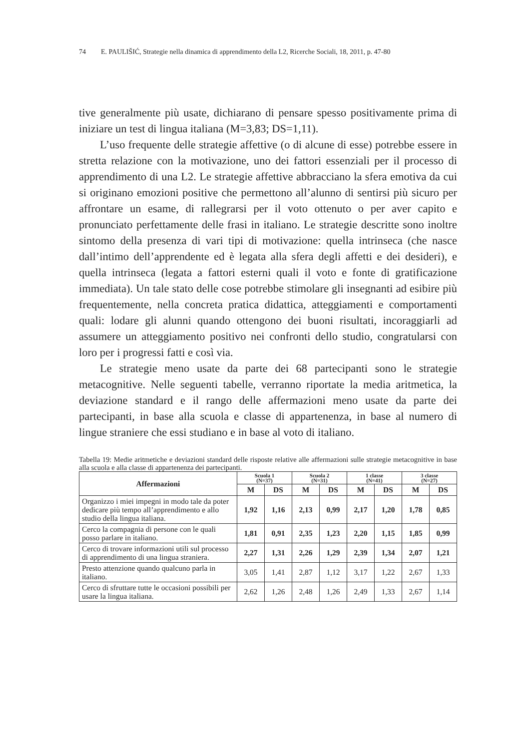74 E. PAULIŠIĆ, Strategie nella dinamica di apprendimento della L2, Ricerche Sociali, 18, 2011, p. 47-80
tive generalmente più usate, dichiarano di pensare spesso positivamente prima di iniziare un test di lingua italiana (M=3,83; DS=1,11).
L’uso frequente delle strategie affettive (o di alcune di esse) potrebbe essere in stretta relazione con la motivazione, uno dei fattori essenziali per il processo di apprendimento di una L2. Le strategie affettive abbracciano la sfera emotiva da cui si originano emozioni positive che permettono all’alunno di sentirsi più sicuro per affrontare un esame, di rallegrarsi per il voto ottenuto o per aver capito e pronunciato perfettamente delle frasi in italiano. Le strategie descritte sono inoltre sintomo della presenza di vari tipi di motivazione: quella intrinseca (che nasce dall’intimo dell’apprendente ed è legata alla sfera degli affetti e dei desideri), e quella intrinseca (legata a fattori esterni quali il voto e fonte di gratificazione immediata). Un tale stato delle cose potrebbe stimolare gli insegnanti ad esibire più frequentemente, nella concreta pratica didattica, atteggiamenti e comportamenti quali: lodare gli alunni quando ottengono dei buoni risultati, incoraggiarli ad assumere un atteggiamento positivo nei confronti dello studio, congratularsi con loro per i progressi fatti e così via.
Le strategie meno usate da parte dei 68 partecipanti sono le strategie metacognitive. Nelle seguenti tabelle, verranno riportate la media aritmetica, la deviazione standard e il rango delle affermazioni meno usate da parte dei partecipanti, in base alla scuola e classe di appartenenza, in base al numero di lingue straniere che essi studiano e in base al voto di italiano.
Tabella 19: Medie aritmetiche e deviazioni standard delle risposte relative alle affermazioni sulle strategie metacognitive in base alla scuola e alla classe di appartenenza dei partecipanti.
| Affermazioni | Scuola 1 (N=37) | | Scuola 2 (N=31) | | 1 classe (N=41) | | 3 classe (N=27) | |
| --- | --- | --- | --- | --- | --- | --- | --- | --- |
| | M | DS | M | DS | M | DS | M | DS |
| Organizzo i miei impegni in modo tale da poter dedicare più tempo all’apprendimento e allo studio della lingua italiana. | 1,92 | 1,16 | 2,13 | 0,99 | 2,17 | 1,20 | 1,78 | 0,85 |
| Cerco la compagnia di persone con le quali posso parlare in italiano. | 1,81 | 0,91 | 2,35 | 1,23 | 2,20 | 1,15 | 1,85 | 0,99 |
| Cerco di trovare informazioni utili sul processo di apprendimento di una lingua straniera. | 2,27 | 1,31 | 2,26 | 1,29 | 2,39 | 1,34 | 2,07 | 1,21 |
| Presto attenzione quando qualcuno parla in italiano. | 3,05 | 1,41 | 2,87 | 1,12 | 3,17 | 1,22 | 2,67 | 1,33 |
| Cerco di sfruttare tutte le occasioni possibili per usare la lingua italiana. | 2,62 | 1,26 | 2,48 | 1,26 | 2,49 | 1,33 | 2,67 | 1,14 |